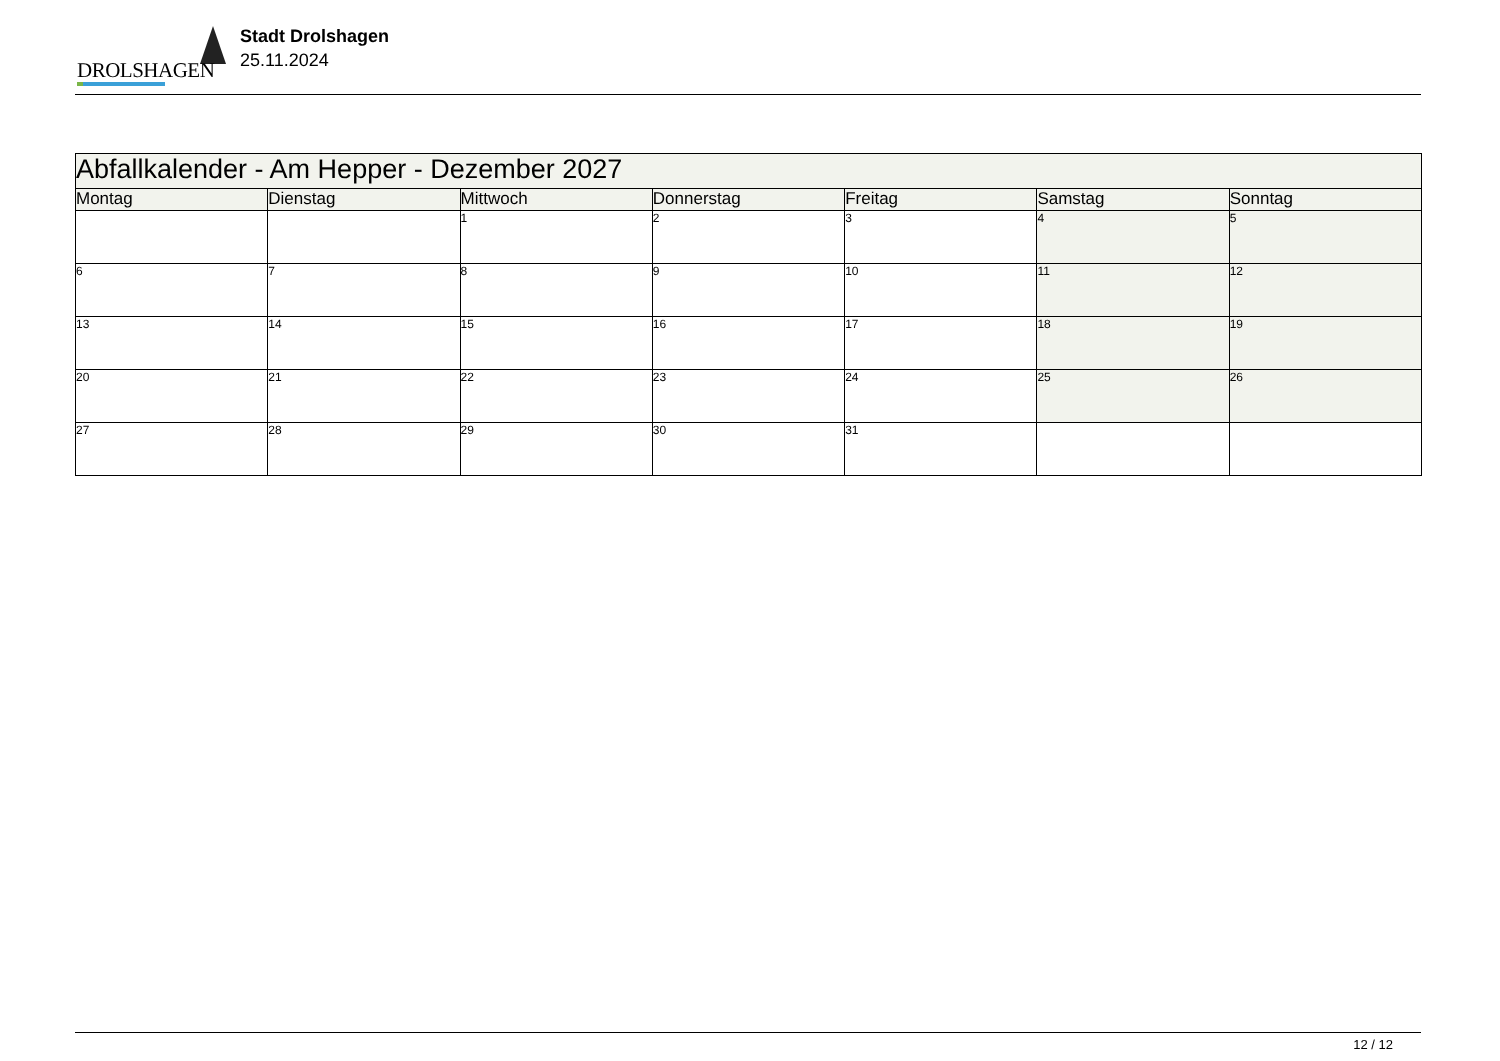DROLSHAGEN
Stadt Drolshagen
25.11.2024
| Abfallkalender - Am Hepper - Dezember 2027 | | | | | | |
| --- | --- | --- | --- | --- | --- | --- |
| Montag | Dienstag | Mittwoch | Donnerstag | Freitag | Samstag | Sonntag |
| | | 1 | 2 | 3 | 4 | 5 |
| 6 | 7 | 8 | 9 | 10 | 11 | 12 |
| 13 | 14 | 15 | 16 | 17 | 18 | 19 |
| 20 | 21 | 22 | 23 | 24 | 25 | 26 |
| 27 | 28 | 29 | 30 | 31 | | |
12 / 12